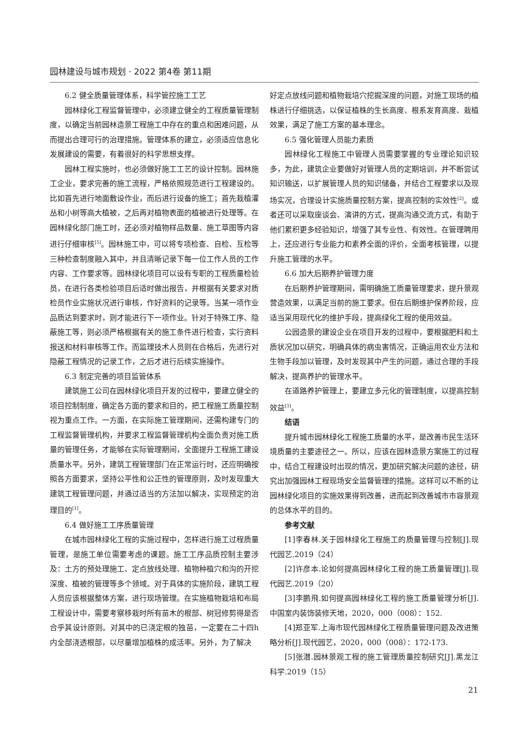园林建设与城市规划 · 2022 第4卷 第11期
6.2 健全质量管理体系，科学管控施工工艺
园林绿化工程监督管理中，必须建立健全的工程质量管理制度，以确定当前园林造景工程施工中存在的重点和困难问题，从而提出合理可行的治理措施。管理体系的建立，必须适应信息化发展建设的需要，有着很好的科学思想支撑。
园林工程实施时，也必须做好施工工艺的设计控制。园林施工企业，要求完善的施工流程，严格依照规范进行工程建设的。比如首先进行地面敷设作业，而后进行设备的施工；首先栽植灌丛和小树等高大植被，之后再对植物表面的植被进行处理等。在园林绿化部门施工时，还必须对植物样品数量、施工草图等内容进行仔细审核<sup>[5]</sup>。园林施工中，可以将专项检查、自检、互检等三种检查制度融入其中，并且清晰记录下每一位工作人员的工作内容、工作要求等。园林绿化项目可以设有专职的工程质量检验员，在进行各类检验项目后适时做出报告，并根据有关要求对质检员作业实施状况进行审核，作好资料的记录等。当某一项作业品质达到要求时，则才能进行下一项作业。针对于特殊工序、隐蔽施工等，则必须严格根据有关的施工条件进行检查，实行资料报送和材料审核等工作。而监理技术人员则在合格后，先进行对隐蔽工程情况的记录工作，之后才进行后续实施操作。
6.3 制定完善的项目监管体系
建筑施工公司在园林绿化项目开发的过程中，要建立健全的项目控制制度，确定各方面的要求和目的，把工程施工质量控制视为重点工作。一方面，在实际施工管理期间，还需构建专门的工程监督管理机构，并要求工程监督管理机构全面负责对施工质量的管理任务，才能够在实际管理期间，全面提升工程施工建设质量水平。另外，建筑工程管理部门在正常运行时，还应明确按照各方面要求，坚持公平性和公正性的管理原则，及时发现重大建筑工程管理问题，并通过适当的方法加以解决，实现预定的治理目的<sup>[1]</sup>。
6.4 做好施工工序质量管理
在城市园林绿化工程的实施过程中，怎样进行施工过程质量管理，是施工单位需要考虑的课题。施工工序品质控制主要涉及：土方的预处理施工、定点放线处理、植物种植穴和沟的开挖深度、植被的管理等多个领域。对于具体的实施阶段，建筑工程人员应该根据整体方案，进行现场管理。在实施植物栽培和布局工程设计中，需要考察移栽时所有苗木的根部、树冠修剪得是否合乎其设计原则。对其中的已浇定根的独苗，一定要在二十四h内全部浇透根部，以尽量增加植株的成活率。另外，为了解决
好定点放线问题和植物栽培穴挖掘深度的问题，对施工现场的植株进行仔细挑选，以保证植株的生长高度、根系发育高度、栽植效果，满足了施工方案的基本理念。
6.5 强化管理人员能力素质
园林绿化工程施工中管理人员需要掌握的专业理论知识较多，为此，建筑企业要做好对管理人员的定期培训，并不断尝试知识输送，以扩展管理人员的知识储备，并结合工程要求以及现场实况，合理设计实施质量控制方案，提高控制的实效性<sup>[2]</sup>。或者还可以采取座谈会、演讲的方式，提高沟通交流方式，有助于他们累积更多经验知识，增强了其专业性、有效性。在管理聘用上，还应进行专业能力和素养全面的评价，全面考核管理，以提升施工管理的水平。
6.6 加大后期养护管理力度
在后期养护管理期间，需明确施工质量管理要求，提升景观营造效果，以满足当前的施工要求。但在后期维护保养阶段，应适当采用现代化的维护手段，提高绿化工程的使用效益。
公园造景的建设企业在项目开发的过程中，要根据肥料和土质状况加以研究，明确具体的病虫害情况，正确运用农业方法和生物手段加以管理，及时发现其中产生的问题，通过合理的手段解决，提高养护的管理水平。
在道路养护管理上，要建立多元化的管理制度，以提高控制效益<sup>[3]</sup>。
结语
提升城市园林绿化工程施工质量的水平，是改善市民生活环境质量的主要途径之一。所以，应该在园林造景方案施工的过程中，结合工程建设时出现的情况，更加研究解决问题的途径，研究出加强园林工程现场安全监督管理的措施。这样可以不断的让园林绿化项目的实施效果得到改善，进而起到改善城市市容景观的总体水平的目的。
参考文献
[1]李春林.关于园林绿化工程施工的质量管理与控制[J].现代园艺.2019（24）
[2]许彦本.论如何提高园林绿化工程的施工质量管理[J].现代园艺.2019（20）
[3]李鹏飛.如何提高园林绿化工程的施工质量管理分析[J].中国室内装饰装修天地，2020，000（008）：152.
[4]郑亚军.上海市现代园林绿化工程质量管理问题及改进策略分析[J].现代园艺，2020，000（008）：172-173.
[5]张潜.园林景观工程的施工管理质量控制研究[J].黑龙江科学.2019（15）
21